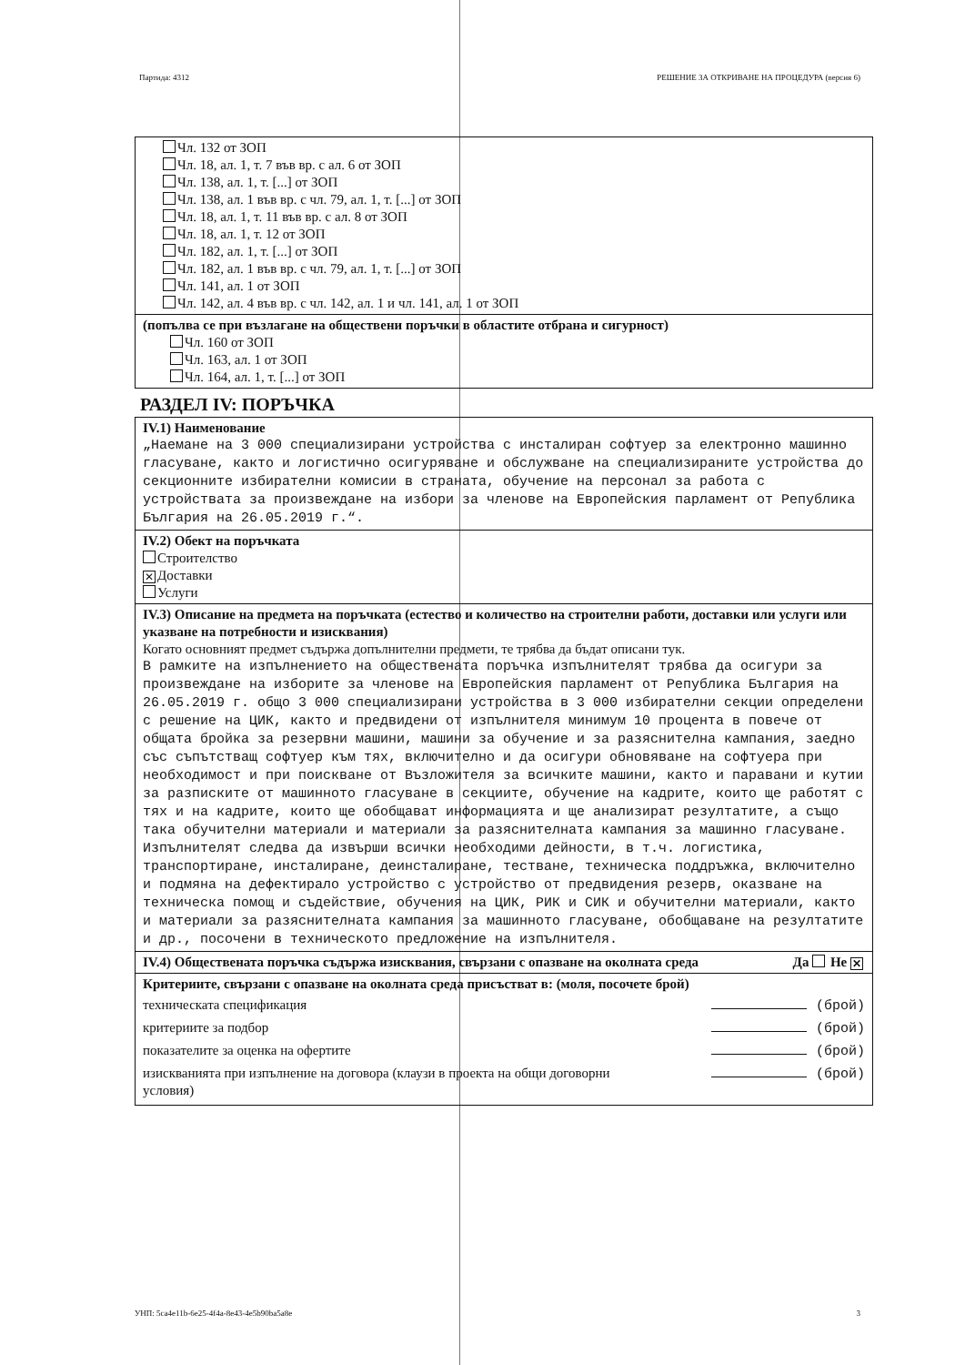Партида: 4312 РЕШЕНИЕ ЗА ОТКРИВАНЕ НА ПРОЦЕДУРА (версия 6)
Чл. 132 от ЗОП
Чл. 18, ал. 1, т. 7 във вр. с ал. 6 от ЗОП
Чл. 138, ал. 1, т. [...] от ЗОП
Чл. 138, ал. 1 във вр. с чл. 79, ал. 1, т. [...] от ЗОП
Чл. 18, ал. 1, т. 11 във вр. с ал. 8 от ЗОП
Чл. 18, ал. 1, т. 12 от ЗОП
Чл. 182, ал. 1, т. [...] от ЗОП
Чл. 182, ал. 1 във вр. с чл. 79, ал. 1, т. [...] от ЗОП
Чл. 141, ал. 1 от ЗОП
Чл. 142, ал. 4 във вр. с чл. 142, ал. 1 и чл. 141, ал. 1 от ЗОП
(попълва се при възлагане на обществени поръчки в областите отбрана и сигурност)
Чл. 160 от ЗОП
Чл. 163, ал. 1 от ЗОП
Чл. 164, ал. 1, т. [...] от ЗОП
РАЗДЕЛ IV: ПОРЪЧКА
IV.1) Наименование
„Наемане на 3 000 специализирани устройства с инсталиран софтуер за електронно машинно гласуване, както и логистично осигуряване и обслужване на специализираните устройства до секционните избирателни комисии в страната, обучение на персонал за работа с устройствата за произвеждане на избори за членове на Европейския парламент от Република България на 26.05.2019 г.“.
IV.2) Обект на поръчката
Строителство
✕ Доставки
Услуги
IV.3) Описание на предмета на поръчката (естество и количество на строителни работи, доставки или услуги или указване на потребности и изисквания)
Когато основният предмет съдържа допълнителни предмети, те трябва да бъдат описани тук.
В рамките на изпълнението на обществената поръчка изпълнителят трябва да осигури за произвеждане на изборите за членове на Европейския парламент от Република България на 26.05.2019 г. общо 3 000 специализирани устройства в 3 000 избирателни секции определени с решение на ЦИК, както и предвидени от изпълнителя минимум 10 процента в повече от общата бройка за резервни машини, машини за обучение и за разяснителна кампания, заедно със съпътстващ софтуер към тях, включително и да осигури обновяване на софтуера при необходимост и при поискване от Възложителя за всичките машини, както и паравани и кутии за разписките от машинното гласуване в секциите, обучение на кадрите, които ще работят с тях и на кадрите, които ще обобщават информацията и ще анализират резултатите, а също така обучителни материали и материали за разяснителната кампания за машинно гласуване.
Изпълнителят следва да извърши всички необходими дейности, в т.ч. логистика, транспортиране, инсталиране, деинсталиране, тестване, техническа поддръжка, включително и подмяна на дефектирало устройство с устройство от предвидения резерв, оказване на техническа помощ и съдействие, обучения на ЦИК, РИК и СИК и обучителни материали, както и материали за разяснителната кампания за машинното гласуване, обобщаване на резултатите и др., посочени в техническото предложение на изпълнителя.
IV.4) Обществената поръчка съдържа изисквания, свързани с опазване на околната среда Да Не ✕
Критериите, свързани с опазване на околната среда присъстват в: (моля, посочете брой)
техническата спецификация (брой)
критериите за подбор (брой)
показателите за оценка на офертите (брой)
изискванията при изпълнение на договора (клаузи в проекта на общи договорни условия) (брой)
УНП: 5ca4e11b-6e25-4f4a-8e43-4e5b90ba5a8e 3